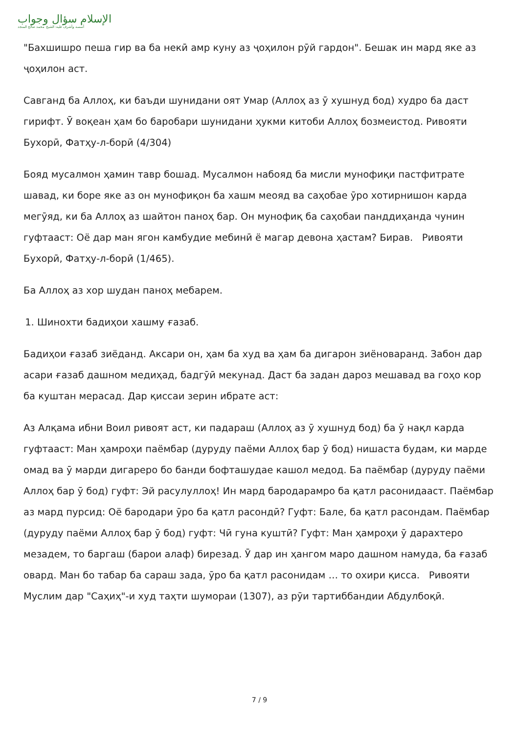الإسلام سؤال وجواب
أسسه وأشرف عليه: الشيخ محمد صالح المنجد
"Бахшишро пеша гир ва ба некӣ амр куну аз ҷоҳилон рӯй гардон". Бешак ин мард яке аз ҷоҳилон аст.
Савганд ба Аллоҳ, ки баъди шунидани оят Умар (Аллоҳ аз ӯ хушнуд бод) худро ба даст гирифт. Ӯ воқеан ҳам бо баробари шунидани ҳукми китоби Аллоҳ бозмеистод. Ривояти Бухорӣ, Фатҳу-л-борӣ (4/304)
Бояд мусалмон ҳамин тавр бошад. Мусалмон набояд ба мисли мунофиқи пастфитрате шавад, ки боре яке аз он мунофиқон ба хашм меояд ва саҳобае ӯро хотирнишон карда мегӯяд, ки ба Аллоҳ аз шайтон паноҳ бар. Он мунофиқ ба саҳобаи панддиҳанда чунин гуфтааст: Оё дар ман ягон камбудие мебинӣ ё магар девона ҳастам? Бирав. Ривояти Бухорӣ, Фатҳу-л-борӣ (1/465).
Ба Аллоҳ аз хор шудан паноҳ мебарем.
1. Шинохти бадиҳои хашму ғазаб.
Бадиҳои ғазаб зиёданд. Аксари он, ҳам ба худ ва ҳам ба дигарон зиёноваранд. Забон дар асари ғазаб дашном медиҳад, бадгӯӣ мекунад. Даст ба задан дароз мешавад ва гоҳо кор ба куштан мерасад. Дар қиссаи зерин ибрате аст:
Аз Алқама ибни Воил ривоят аст, ки падараш (Аллоҳ аз ӯ хушнуд бод) ба ӯ нақл карда гуфтааст: Ман ҳамроҳи паёмбар (дуруду паёми Аллоҳ бар ӯ бод) нишаста будам, ки марде омад ва ӯ марди дигареро бо банди бофташудае кашол медод. Ба паёмбар (дуруду паёми Аллоҳ бар ӯ бод) гуфт: Эй расулуллоҳ! Ин мард бародарамро ба қатл расонидааст. Паёмбар аз мард пурсид: Оё бародари ӯро ба қатл расондӣ? Гуфт: Бале, ба қатл расондам. Паёмбар (дуруду паёми Аллоҳ бар ӯ бод) гуфт: Чӣ гуна куштӣ? Гуфт: Ман ҳамроҳи ӯ дарахтеро мезадем, то баргаш (барои алаф) бирезад. Ӯ дар ин ҳангом маро дашном намуда, ба ғазаб овард. Ман бо табар ба сараш зада, ӯро ба қатл расонидам … то охири қисса. Ривояти Муслим дар "Саҳиҳ"-и худ таҳти шумораи (1307), аз рӯи тартиббандии Абдулбоқӣ.
7 / 9